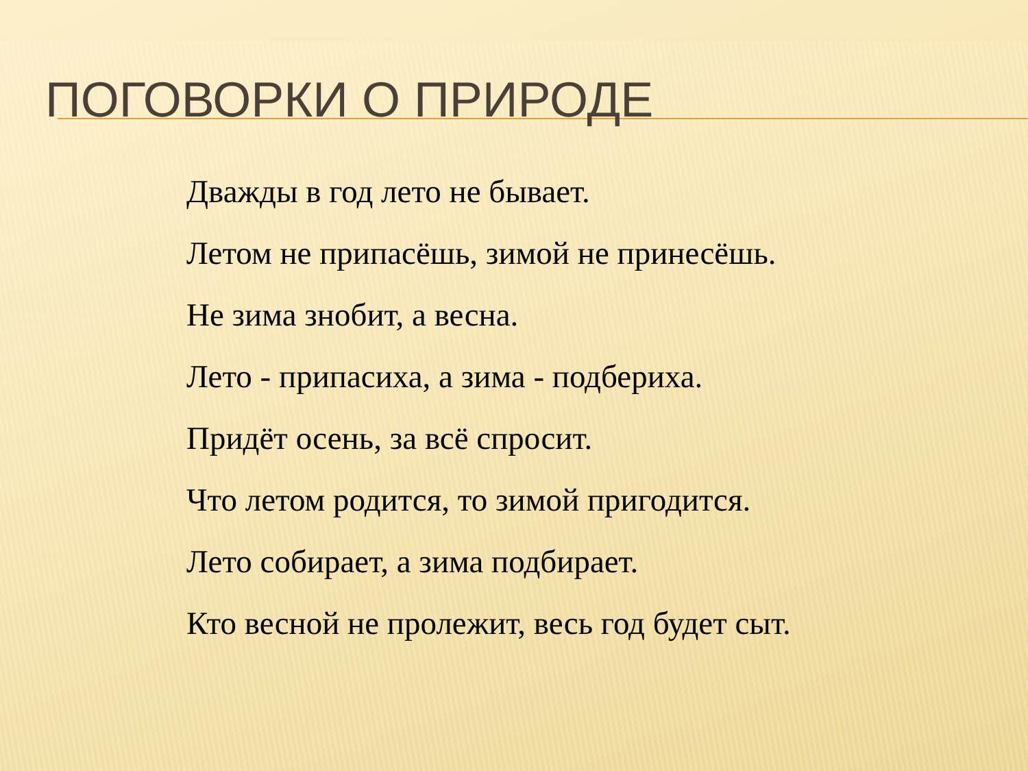ПОГОВОРКИ О ПРИРОДЕ
Дважды в год лето не бывает.
Летом не припасёшь, зимой не принесёшь.
Не зима знобит, а весна.
Лето - припасиха, а зима - подбериха.
Придёт осень, за всё спросит.
Что летом родится, то зимой пригодится.
Лето собирает, а зима подбирает.
Кто весной не пролежит, весь год будет сыт.